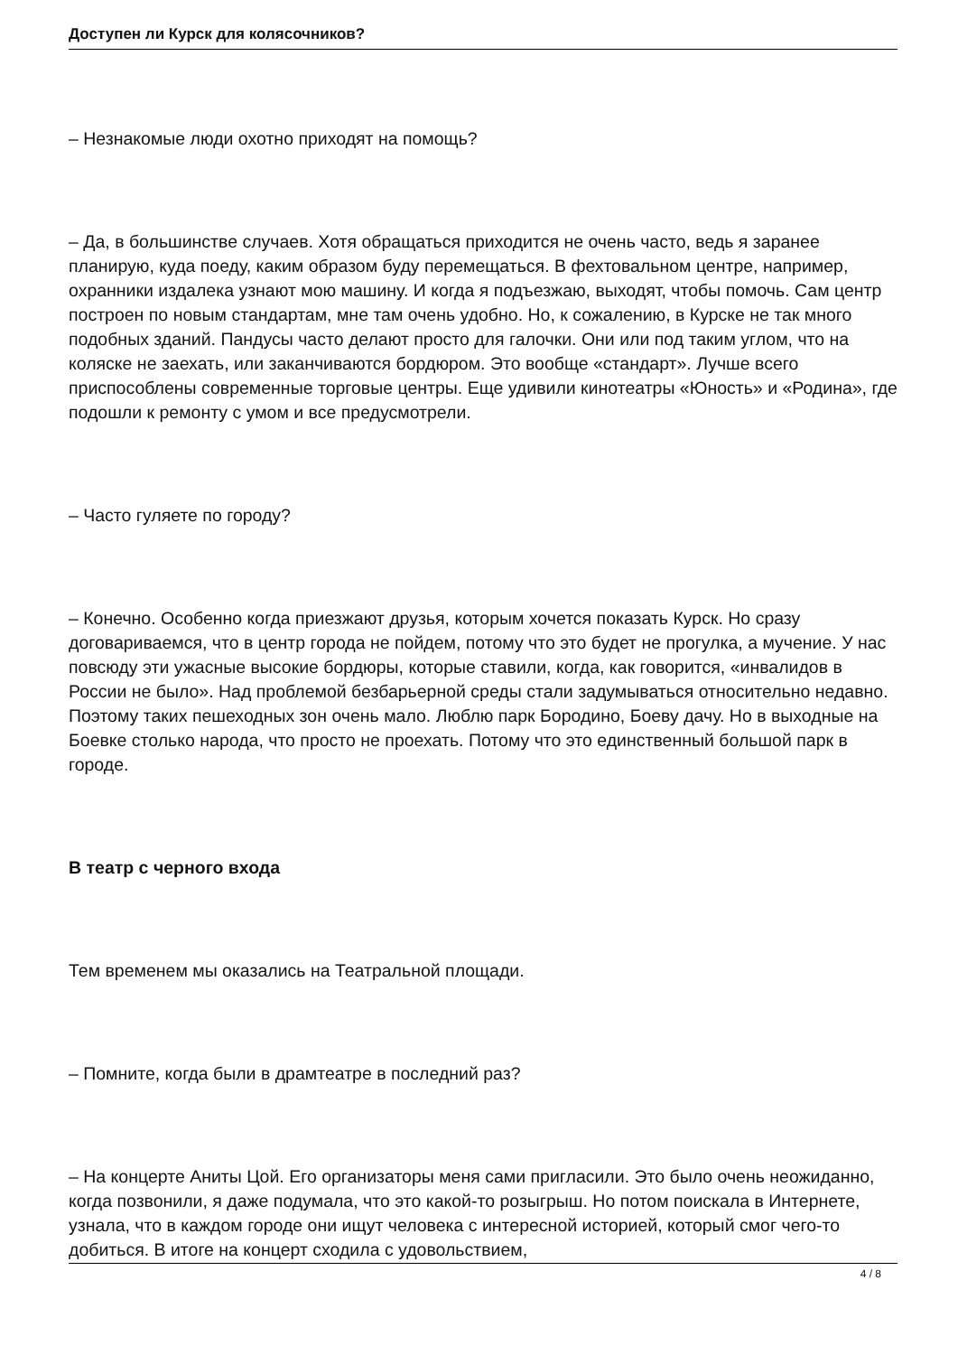Доступен ли Курск для колясочников?
– Незнакомые люди охотно приходят на помощь?
– Да, в большинстве случаев. Хотя обращаться приходится не очень часто, ведь я заранее планирую, куда поеду, каким образом буду перемещаться. В фехтовальном центре, например, охранники издалека узнают мою машину. И когда я подъезжаю, выходят, чтобы помочь. Сам центр построен по новым стандартам, мне там очень удобно. Но, к сожалению, в Курске не так много подобных зданий. Пандусы часто делают просто для галочки. Они или под таким углом, что на коляске не заехать, или заканчиваются бордюром. Это вообще «стандарт». Лучше всего приспособлены современные торговые центры. Еще удивили кинотеатры «Юность» и «Родина», где подошли к ремонту с умом и все предусмотрели.
– Часто гуляете по городу?
– Конечно. Особенно когда приезжают друзья, которым хочется показать Курск. Но сразу договариваемся, что в центр города не пойдем, потому что это будет не прогулка, а мучение. У нас повсюду эти ужасные высокие бордюры, которые ставили, когда, как говорится, «инвалидов в России не было». Над проблемой безбарьерной среды стали задумываться относительно недавно. Поэтому таких пешеходных зон очень мало. Люблю парк Бородино, Боеву дачу. Но в выходные на Боевке столько народа, что просто не проехать. Потому что это единственный большой парк в городе.
В театр с черного входа
Тем временем мы оказались на Театральной площади.
– Помните, когда были в драмтеатре в последний раз?
– На концерте Аниты Цой. Его организаторы меня сами пригласили. Это было очень неожиданно, когда позвонили, я даже подумала, что это какой-то розыгрыш. Но потом поискала в Интернете, узнала, что в каждом городе они ищут человека с интересной историей, который смог чего-то добиться. В итоге на концерт сходила с удовольствием,
4 / 8